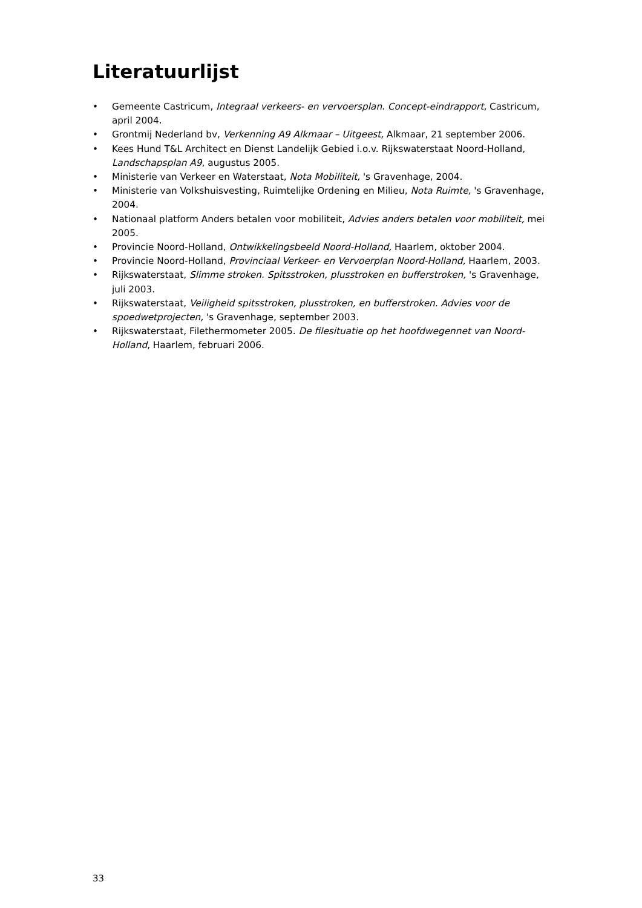Literatuurlijst
• Gemeente Castricum, Integraal verkeers- en vervoersplan. Concept-eindrapport, Castricum, april 2004.
• Grontmij Nederland bv, Verkenning A9 Alkmaar – Uitgeest, Alkmaar, 21 september 2006.
• Kees Hund T&L Architect en Dienst Landelijk Gebied i.o.v. Rijkswaterstaat Noord-Holland, Landschapsplan A9, augustus 2005.
• Ministerie van Verkeer en Waterstaat, Nota Mobiliteit, 's Gravenhage, 2004.
• Ministerie van Volkshuisvesting, Ruimtelijke Ordening en Milieu, Nota Ruimte, 's Gravenhage, 2004.
• Nationaal platform Anders betalen voor mobiliteit, Advies anders betalen voor mobiliteit, mei 2005.
• Provincie Noord-Holland, Ontwikkelingsbeeld Noord-Holland, Haarlem, oktober 2004.
• Provincie Noord-Holland, Provinciaal Verkeer- en Vervoerplan Noord-Holland, Haarlem, 2003.
• Rijkswaterstaat, Slimme stroken. Spitsstroken, plusstroken en bufferstroken, 's Gravenhage, juli 2003.
• Rijkswaterstaat, Veiligheid spitsstroken, plusstroken, en bufferstroken. Advies voor de spoedwetprojecten, 's Gravenhage, september 2003.
• Rijkswaterstaat, Filethermometer 2005. De filesituatie op het hoofdwegennet van Noord-Holland, Haarlem, februari 2006.
33